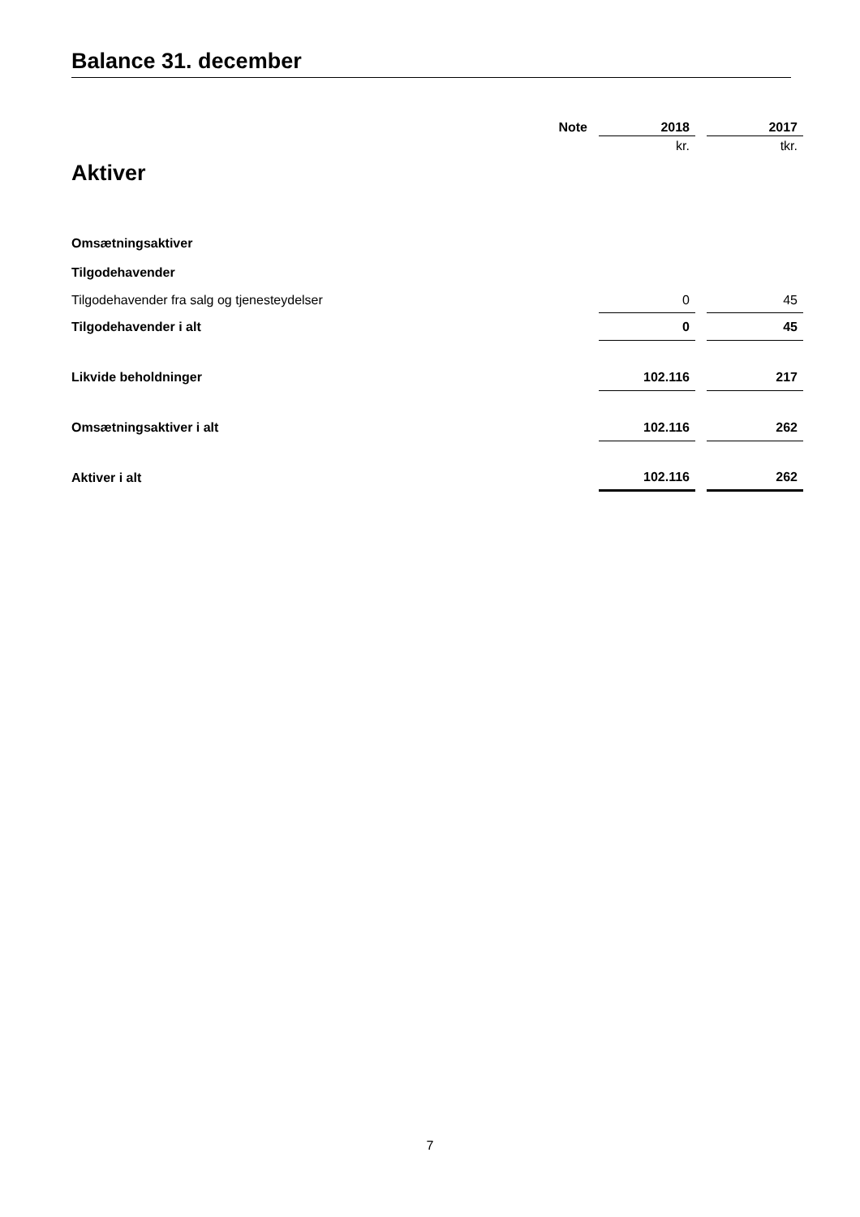Balance 31. december
| | Note | 2018 | | 2017 |
| --- | --- | --- | --- | --- |
| | | kr. | | tkr. |
| Aktiver | | | | |
| Omsætningsaktiver | | | | |
| Tilgodehavender | | | | |
| Tilgodehavender fra salg og tjenesteydelser | | 0 | | 45 |
| Tilgodehavender i alt | | 0 | | 45 |
| Likvide beholdninger | | 102.116 | | 217 |
| Omsætningsaktiver i alt | | 102.116 | | 262 |
| Aktiver i alt | | 102.116 | | 262 |
7